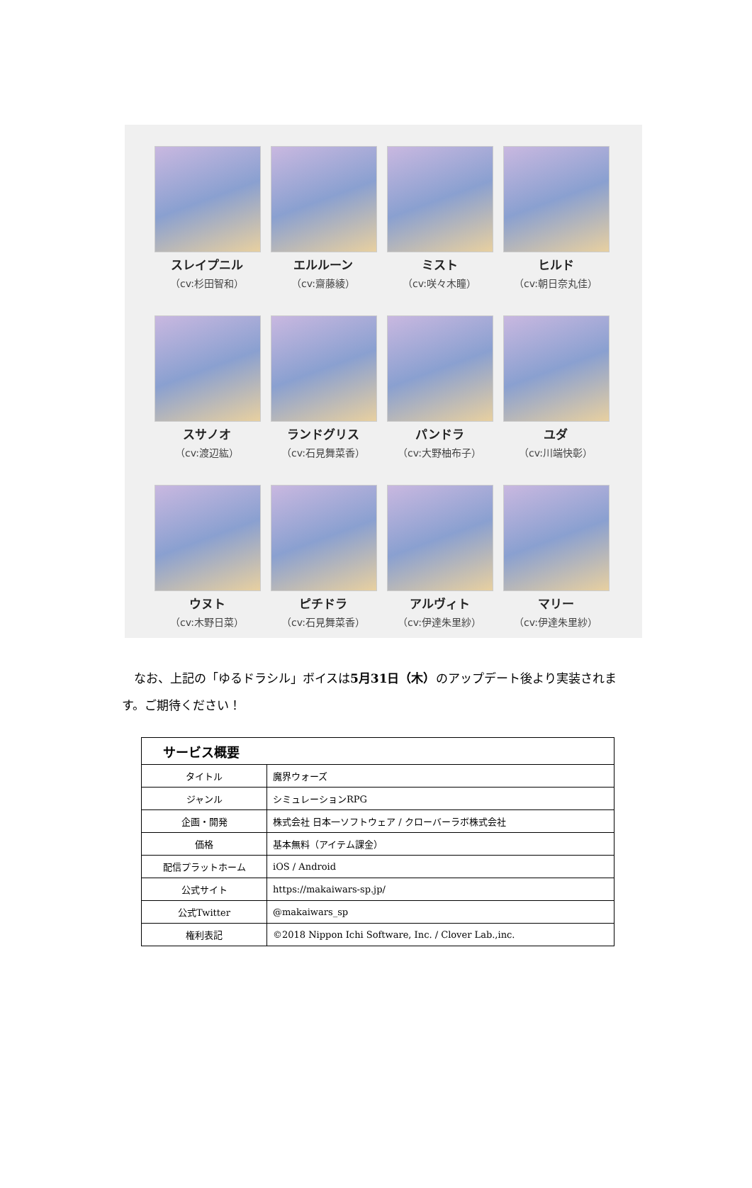スレイプニル
（cv:杉田智和）
エルルーン
（cv:齋藤綾）
ミスト
（cv:咲々木瞳）
ヒルド
（cv:朝日奈丸佳）
スサノオ
（cv:渡辺紘）
ランドグリス
（cv:石見舞菜香）
パンドラ
（cv:大野柚布子）
ユダ
（cv:川端快彰）
ウヌト
（cv:木野日菜）
ピチドラ
（cv:石見舞菜香）
アルヴィト
（cv:伊達朱里紗）
マリー
（cv:伊達朱里紗）
なお、上記の「ゆるドラシル」ボイスは5月31日（木）のアップデート後より実装されます。ご期待ください！
| サービス概要 | |
| --- | --- |
| タイトル | 魔界ウォーズ |
| ジャンル | シミュレーションRPG |
| 企画・開発 | 株式会社 日本一ソフトウェア / クローバーラボ株式会社 |
| 価格 | 基本無料（アイテム課金） |
| 配信プラットホーム | iOS / Android |
| 公式サイト | https://makaiwars-sp.jp/ |
| 公式Twitter | @makaiwars_sp |
| 権利表記 | ©2018 Nippon Ichi Software, Inc. / Clover Lab.,inc. |